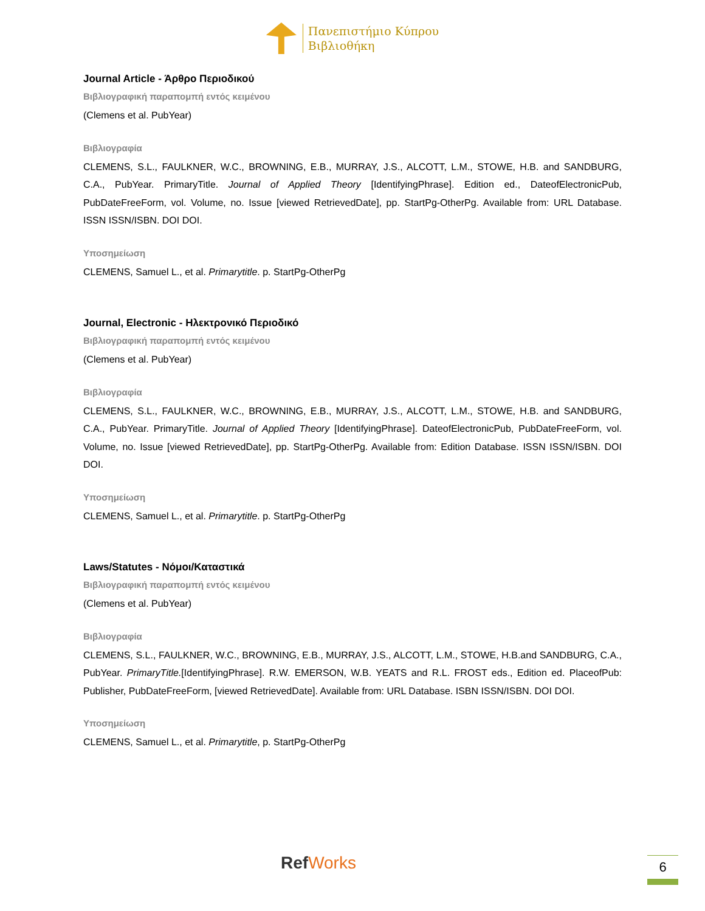Πανεπιστήμιο Κύπρου
Βιβλιοθήκη
Journal Article - Άρθρο Περιοδικού
Βιβλιογραφική παραπομπή εντός κειμένου
(Clemens et al. PubYear)
Βιβλιογραφία
CLEMENS, S.L., FAULKNER, W.C., BROWNING, E.B., MURRAY, J.S., ALCOTT, L.M., STOWE, H.B. and SANDBURG, C.A., PubYear. PrimaryTitle. Journal of Applied Theory [IdentifyingPhrase]. Edition ed., DateofElectronicPub, PubDateFreeForm, vol. Volume, no. Issue [viewed RetrievedDate], pp. StartPg-OtherPg. Available from: URL Database. ISSN ISSN/ISBN. DOI DOI.
Υποσημείωση
CLEMENS, Samuel L., et al. Primarytitle. p. StartPg-OtherPg
Journal, Electronic - Ηλεκτρονικό Περιοδικό
Βιβλιογραφική παραπομπή εντός κειμένου
(Clemens et al. PubYear)
Βιβλιογραφία
CLEMENS, S.L., FAULKNER, W.C., BROWNING, E.B., MURRAY, J.S., ALCOTT, L.M., STOWE, H.B. and SANDBURG, C.A., PubYear. PrimaryTitle. Journal of Applied Theory [IdentifyingPhrase]. DateofElectronicPub, PubDateFreeForm, vol. Volume, no. Issue [viewed RetrievedDate], pp. StartPg-OtherPg. Available from: Edition Database. ISSN ISSN/ISBN. DOI DOI.
Υποσημείωση
CLEMENS, Samuel L., et al. Primarytitle. p. StartPg-OtherPg
Laws/Statutes - Νόμοι/Καταστικά
Βιβλιογραφική παραπομπή εντός κειμένου
(Clemens et al. PubYear)
Βιβλιογραφία
CLEMENS, S.L., FAULKNER, W.C., BROWNING, E.B., MURRAY, J.S., ALCOTT, L.M., STOWE, H.B.and SANDBURG, C.A., PubYear. PrimaryTitle.[IdentifyingPhrase]. R.W. EMERSON, W.B. YEATS and R.L. FROST eds., Edition ed. PlaceofPub: Publisher, PubDateFreeForm, [viewed RetrievedDate]. Available from: URL Database. ISBN ISSN/ISBN. DOI DOI.
Υποσημείωση
CLEMENS, Samuel L., et al. Primarytitle, p. StartPg-OtherPg
RefWorks 6